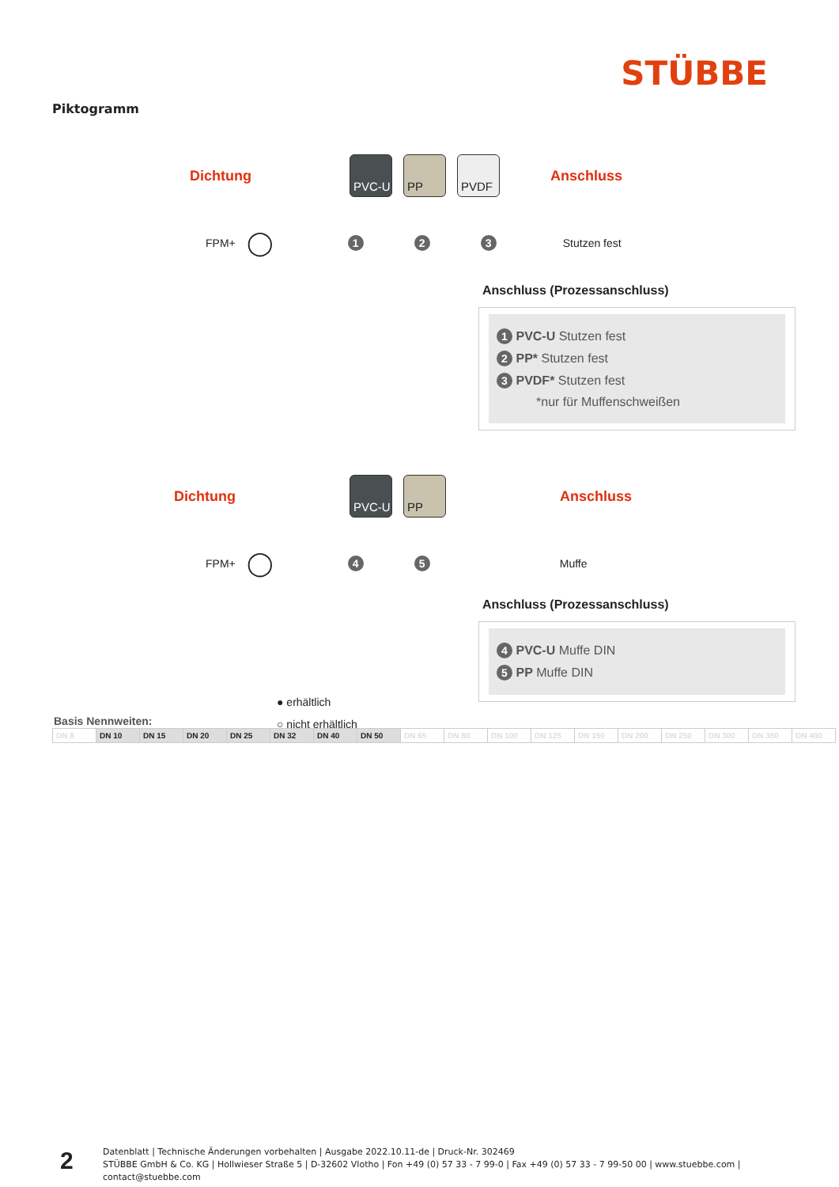STÜBBE
Piktogramm
Dichtung PVC-U PP PVDF Anschluss
FPM+ ◯ 1 2 3 Stutzen fest
Anschluss (Prozessanschluss)
1 PVC-U Stutzen fest
2 PP* Stutzen fest
3 PVDF* Stutzen fest
*nur für Muffenschweißen
Dichtung PVC-U PP Anschluss
FPM+ ◯ 4 5 Muffe
Anschluss (Prozessanschluss)
4 PVC-U Muffe DIN
5 PP Muffe DIN
● erhältlich
○ nicht erhältlich
Basis Nennweiten:
| DN 8 | DN 10 | DN 15 | DN 20 | DN 25 | DN 32 | DN 40 | DN 50 | DN 65 | DN 80 | DN 100 | DN 125 | DN 150 | DN 200 | DN 250 | DN 300 | DN 350 | DN 400 |
2
Datenblatt | Technische Änderungen vorbehalten | Ausgabe 2022.10.11-de | Druck-Nr. 302469
STÜBBE GmbH & Co. KG | Hollwieser Straße 5 | D-32602 Vlotho | Fon +49 (0) 57 33 - 7 99-0 | Fax +49 (0) 57 33 - 7 99-50 00 | www.stuebbe.com | contact@stuebbe.com